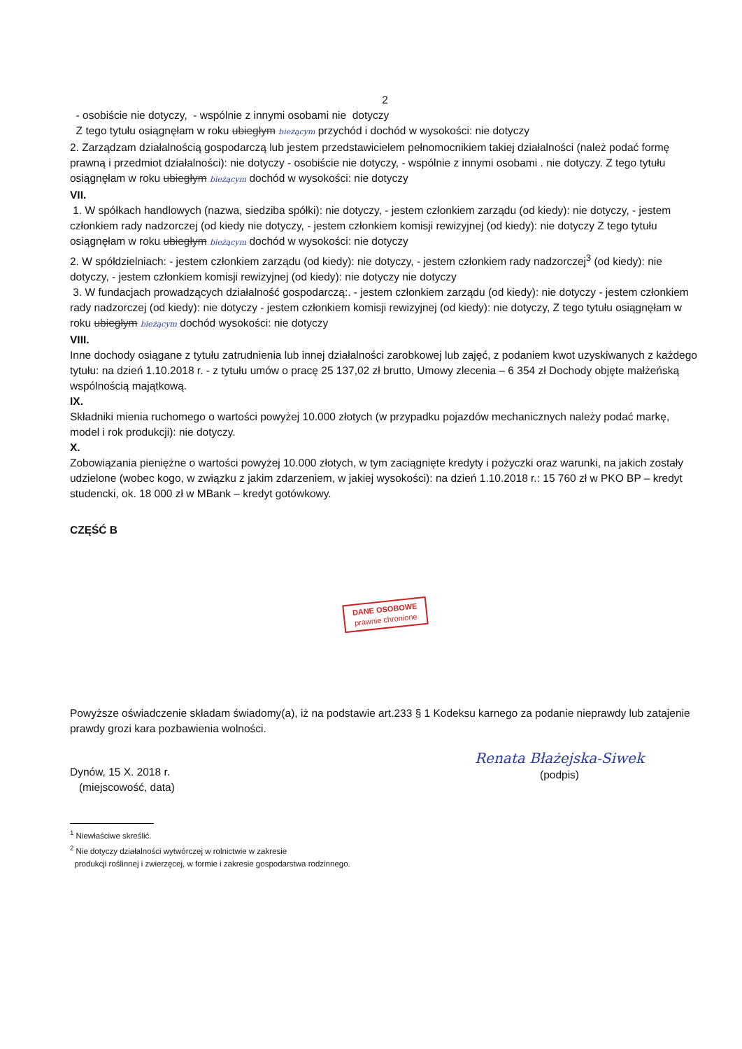2
- osobiście nie dotyczy, - wspólnie z innymi osobami nie dotyczy
Z tego tytułu osiągnęłam w roku ubiegłym bieżącym przychód i dochód w wysokości: nie dotyczy
2. Zarządzam działalnością gospodarczą lub jestem przedstawicielem pełnomocnikiem takiej działalności (należ podać formę prawną i przedmiot działalności): nie dotyczy - osobiście nie dotyczy, - wspólnie z innymi osobami . nie dotyczy. Z tego tytułu osiągnęłam w roku ubiegłym bieżącym dochód w wysokości: nie dotyczy
VII.
1. W spółkach handlowych (nazwa, siedziba spółki): nie dotyczy, - jestem członkiem zarządu (od kiedy): nie dotyczy, - jestem członkiem rady nadzorczej (od kiedy nie dotyczy, - jestem członkiem komisji rewizyjnej (od kiedy): nie dotyczy Z tego tytułu osiągnęłam w roku ubiegłym bieżącym dochód w wysokości: nie dotyczy
2. W spółdzielniach: - jestem członkiem zarządu (od kiedy): nie dotyczy, - jestem członkiem rady nadzorczej<sup>3</sup> (od kiedy): nie dotyczy, - jestem członkiem komisji rewizyjnej (od kiedy): nie dotyczy nie dotyczy
3. W fundacjach prowadzących działalność gospodarczą:. - jestem członkiem zarządu (od kiedy): nie dotyczy - jestem członkiem rady nadzorczej (od kiedy): nie dotyczy - jestem członkiem komisji rewizyjnej (od kiedy): nie dotyczy, Z tego tytułu osiągnęłam w roku ubiegłym bieżącym dochód wysokości: nie dotyczy
VIII.
Inne dochody osiągane z tytułu zatrudnienia lub innej działalności zarobkowej lub zajęć, z podaniem kwot uzyskiwanych z każdego tytułu: na dzień 1.10.2018 r. - z tytułu umów o pracę 25 137,02 zł brutto, Umowy zlecenia – 6 354 zł Dochody objęte małżeńską wspólnością majątkową.
IX.
Składniki mienia ruchomego o wartości powyżej 10.000 złotych (w przypadku pojazdów mechanicznych należy podać markę, model i rok produkcji): nie dotyczy.
X.
Zobowiązania pieniężne o wartości powyżej 10.000 złotych, w tym zaciągnięte kredyty i pożyczki oraz warunki, na jakich zostały udzielone (wobec kogo, w związku z jakim zdarzeniem, w jakiej wysokości): na dzień 1.10.2018 r.: 15 760 zł w PKO BP – kredyt studencki, ok. 18 000 zł w MBank – kredyt gotówkowy.
CZĘŚĆ B
DANE OSOBOWE
prawnie chronione
Powyższe oświadczenie składam świadomy(a), iż na podstawie art.233 § 1 Kodeksu karnego za podanie nieprawdy lub zatajenie prawdy grozi kara pozbawienia wolności.
Dynów, 15 X. 2018 r.
(miejscowość, data)
Renata Błażejska-Siwek
(podpis)
<sup>1</sup> Niewłaściwe skreślić.
<sup>2</sup> Nie dotyczy działalności wytwórczej w rolnictwie w zakresie
produkcji roślinnej i zwierzęcej, w formie i zakresie gospodarstwa rodzinnego.